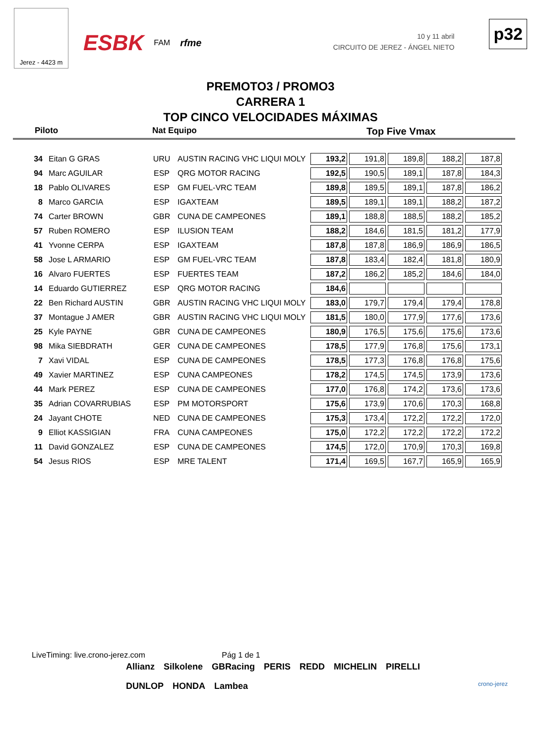Jerez - 4423 m
ESBK FAM rfme
10 y 11 abril
CIRCUITO DE JEREZ - ÁNGEL NIETO
p32
PREMOTO3 / PROMO3
CARRERA 1
TOP CINCO VELOCIDADES MÁXIMAS
Piloto Nat Equipo Top Five Vmax
| 34 | Eitan G GRAS | URU | AUSTIN RACING VHC LIQUI MOLY | 193,2 | 191,8 | 189,8 | 188,2 | 187,8 |
| 94 | Marc AGUILAR | ESP | QRG MOTOR RACING | 192,5 | 190,5 | 189,1 | 187,8 | 184,3 |
| 18 | Pablo OLIVARES | ESP | GM FUEL-VRC TEAM | 189,8 | 189,5 | 189,1 | 187,8 | 186,2 |
| 8 | Marco GARCIA | ESP | IGAXTEAM | 189,5 | 189,1 | 189,1 | 188,2 | 187,2 |
| 74 | Carter BROWN | GBR | CUNA DE CAMPEONES | 189,1 | 188,8 | 188,5 | 188,2 | 185,2 |
| 57 | Ruben ROMERO | ESP | ILUSION TEAM | 188,2 | 184,6 | 181,5 | 181,2 | 177,9 |
| 41 | Yvonne CERPA | ESP | IGAXTEAM | 187,8 | 187,8 | 186,9 | 186,9 | 186,5 |
| 58 | Jose L ARMARIO | ESP | GM FUEL-VRC TEAM | 187,8 | 183,4 | 182,4 | 181,8 | 180,9 |
| 16 | Alvaro FUERTES | ESP | FUERTES TEAM | 187,2 | 186,2 | 185,2 | 184,6 | 184,0 |
| 14 | Eduardo GUTIERREZ | ESP | QRG MOTOR RACING | 184,6 | | | | |
| 22 | Ben Richard AUSTIN | GBR | AUSTIN RACING VHC LIQUI MOLY | 183,0 | 179,7 | 179,4 | 179,4 | 178,8 |
| 37 | Montague J AMER | GBR | AUSTIN RACING VHC LIQUI MOLY | 181,5 | 180,0 | 177,9 | 177,6 | 173,6 |
| 25 | Kyle PAYNE | GBR | CUNA DE CAMPEONES | 180,9 | 176,5 | 175,6 | 175,6 | 173,6 |
| 98 | Mika SIEBDRATH | GER | CUNA DE CAMPEONES | 178,5 | 177,9 | 176,8 | 175,6 | 173,1 |
| 7 | Xavi VIDAL | ESP | CUNA DE CAMPEONES | 178,5 | 177,3 | 176,8 | 176,8 | 175,6 |
| 49 | Xavier MARTINEZ | ESP | CUNA CAMPEONES | 178,2 | 174,5 | 174,5 | 173,9 | 173,6 |
| 44 | Mark PEREZ | ESP | CUNA DE CAMPEONES | 177,0 | 176,8 | 174,2 | 173,6 | 173,6 |
| 35 | Adrian COVARRUBIAS | ESP | PM MOTORSPORT | 175,6 | 173,9 | 170,6 | 170,3 | 168,8 |
| 24 | Jayant CHOTE | NED | CUNA DE CAMPEONES | 175,3 | 173,4 | 172,2 | 172,2 | 172,0 |
| 9 | Elliot KASSIGIAN | FRA | CUNA CAMPEONES | 175,0 | 172,2 | 172,2 | 172,2 | 172,2 |
| 11 | David GONZALEZ | ESP | CUNA DE CAMPEONES | 174,5 | 172,0 | 170,9 | 170,3 | 169,8 |
| 54 | Jesus RIOS | ESP | MRE TALENT | 171,4 | 169,5 | 167,7 | 165,9 | 165,9 |
LiveTiming: live.crono-jerez.com Pág 1 de 1
Allianz Silkolene GBRacing PERIS REDD MICHELIN PIRELLI DUNLOP HONDA Lambea
crono-jerez